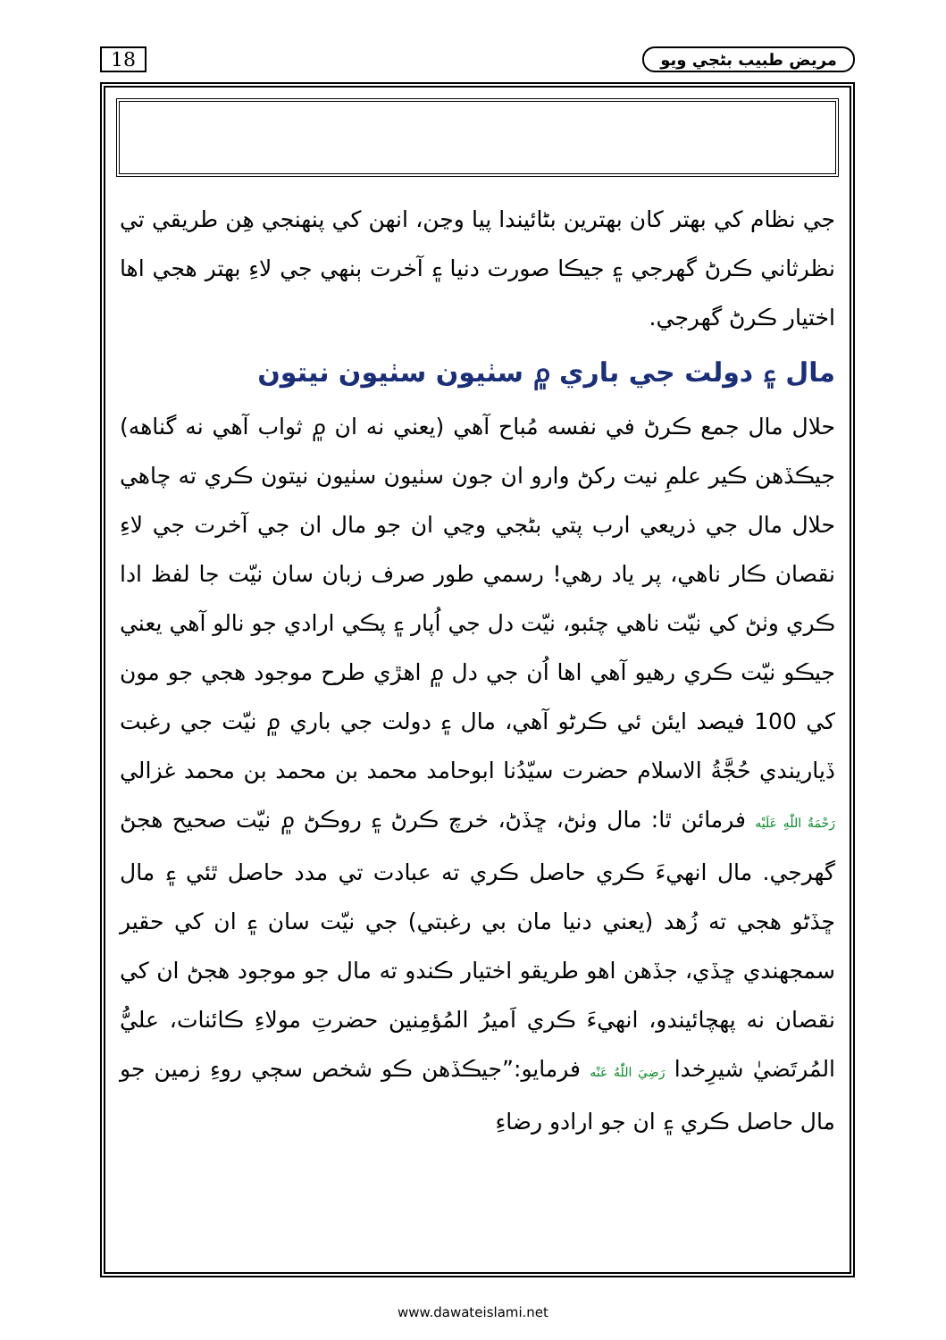18 مريض طبيب بڻجي ويو
جي نظام کي بهتر کان بهترين بڻائيندا پيا وڃن، انهن کي پنهنجي هِن طريقي تي نظرثاني ڪرڻ گهرجي ۽ جيڪا صورت دنيا ۽ آخرت ٻنهي جي لاءِ بهتر هجي اها اختيار ڪرڻ گهرجي.
مال ۽ دولت جي باري ۾ سٺيون سٺيون نيتون
حلال مال جمع ڪرڻ في نفسه مُباح آهي (يعني نه ان ۾ ثواب آهي نه گناهه) جيڪڏهن ڪير علمِ نيت رکڻ وارو ان جون سٺيون سٺيون نيتون ڪري ته چاهي حلال مال جي ذريعي ارب پتي بڻجي وڃي ان جو مال ان جي آخرت جي لاءِ نقصان ڪار ناهي، پر ياد رهي! رسمي طور صرف زبان سان نيّت جا لفظ ادا ڪري وٺڻ کي نيّت ناهي چئبو، نيّت دل جي اُپار ۽ پڪي ارادي جو نالو آهي يعني جيڪو نيّت ڪري رهيو آهي اها اُن جي دل ۾ اهڙي طرح موجود هجي جو مون کي 100 فيصد ايئن ئي ڪرڻو آهي، مال ۽ دولت جي باري ۾ نيّت جي رغبت ڏياريندي حُجَّةُ الاسلام حضرت سيّدُنا ابوحامد محمد بن محمد بن محمد غزالي رَحْمَةُ اللّٰهِ عَلَيْه فرمائن ٿا: مال وٺڻ، ڇڏڻ، خرچ ڪرڻ ۽ روڪڻ ۾ نيّت صحيح هجڻ گهرجي. مال انهيءَ ڪري حاصل ڪري ته عبادت تي مدد حاصل ٿئي ۽ مال ڇڏڻو هجي ته زُهد (يعني دنيا مان بي رغبتي) جي نيّت سان ۽ ان کي حقير سمجهندي ڇڏي، جڏهن اهو طريقو اختيار ڪندو ته مال جو موجود هجڻ ان کي نقصان نه پهچائيندو، انهيءَ ڪري اَميرُ المُؤمِنين حضرتِ مولاءِ ڪائنات، عليُّ المُرتَضيٰ شيرِخدا رَضِيَ اللّٰهُ عَنْه فرمايو:”جيڪڏهن ڪو شخص سڄي روءِ زمين جو مال حاصل ڪري ۽ ان جو ارادو رضاءِ
www.dawateislami.net